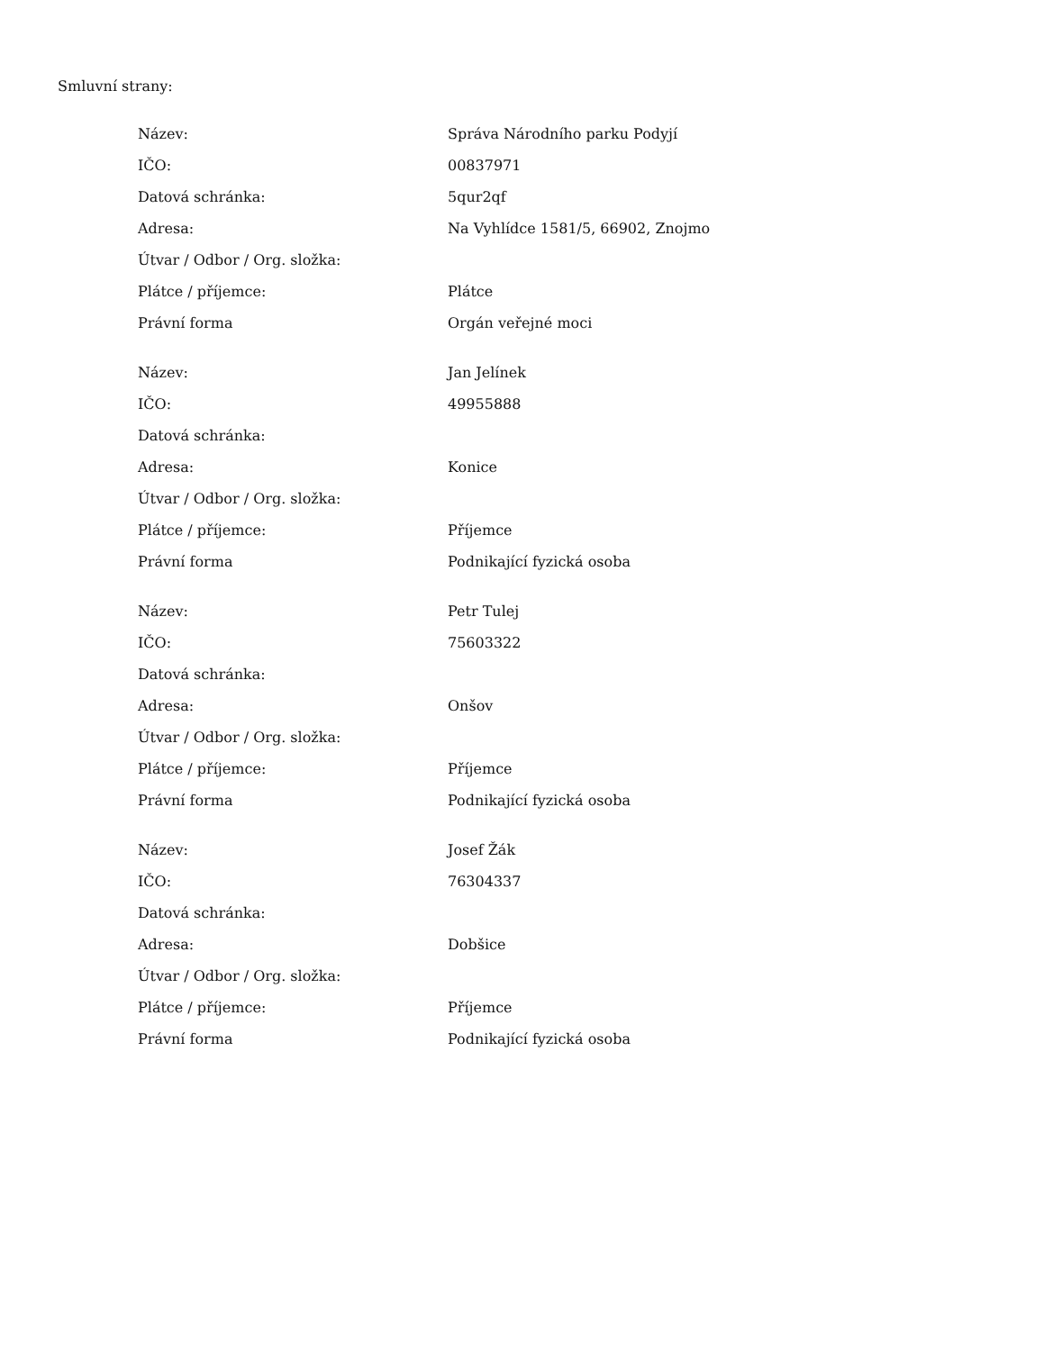Smluvní strany:
| Název: | Správa Národního parku Podyjí |
| IČO: | 00837971 |
| Datová schránka: | 5qur2qf |
| Adresa: | Na Vyhlídce 1581/5, 66902, Znojmo |
| Útvar / Odbor / Org. složka: | |
| Plátce / příjemce: | Plátce |
| Právní forma | Orgán veřejné moci |
| Název: | Jan Jelínek |
| IČO: | 49955888 |
| Datová schránka: | |
| Adresa: | Konice |
| Útvar / Odbor / Org. složka: | |
| Plátce / příjemce: | Příjemce |
| Právní forma | Podnikající fyzická osoba |
| Název: | Petr Tulej |
| IČO: | 75603322 |
| Datová schránka: | |
| Adresa: | Onšov |
| Útvar / Odbor / Org. složka: | |
| Plátce / příjemce: | Příjemce |
| Právní forma | Podnikající fyzická osoba |
| Název: | Josef Žák |
| IČO: | 76304337 |
| Datová schránka: | |
| Adresa: | Dobšice |
| Útvar / Odbor / Org. složka: | |
| Plátce / příjemce: | Příjemce |
| Právní forma | Podnikající fyzická osoba |